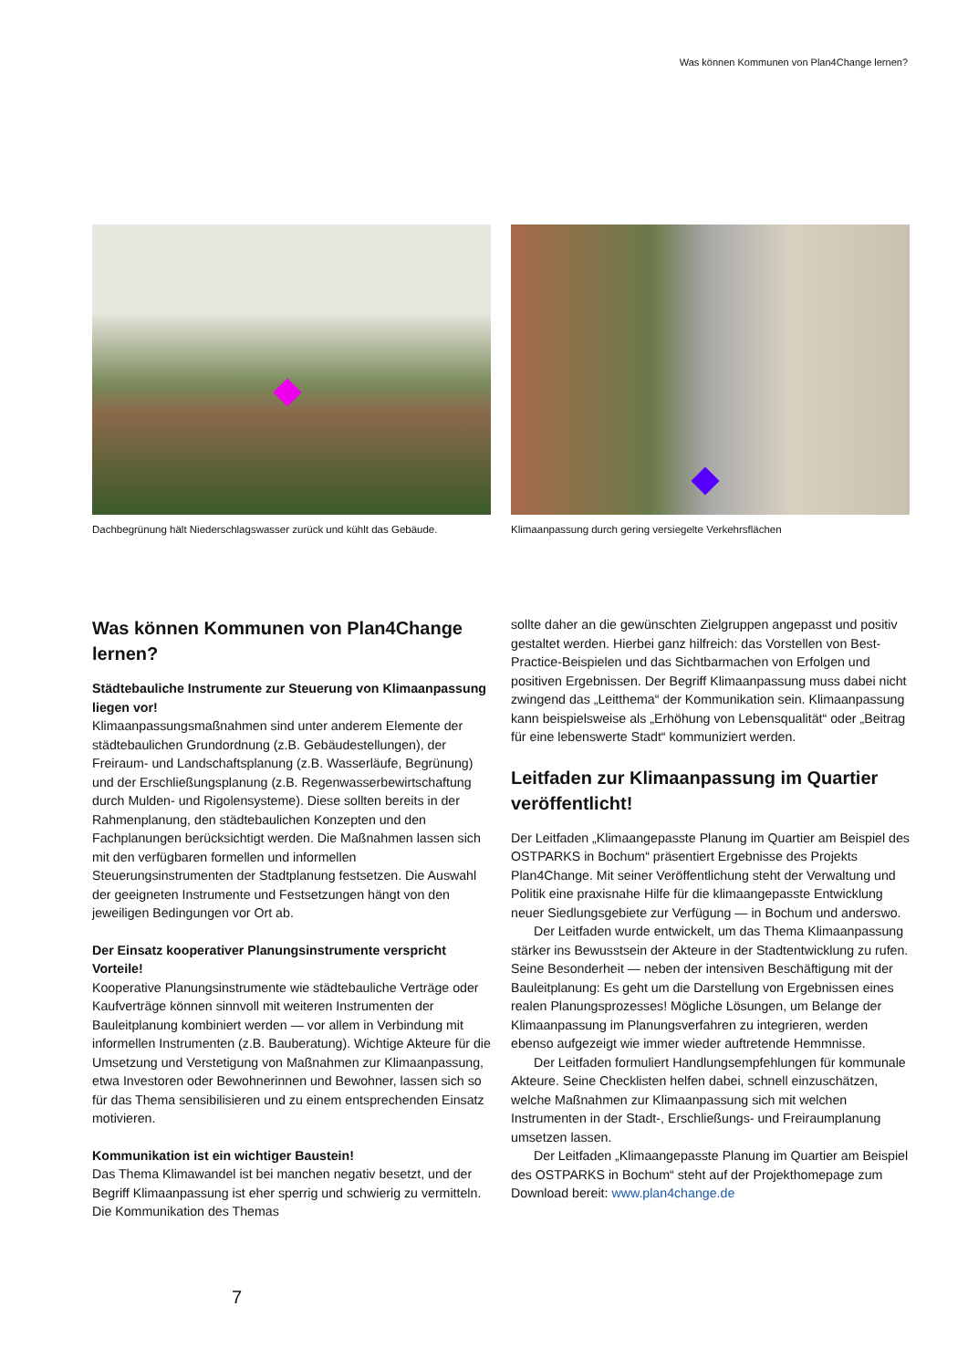Was können Kommunen von Plan4Change lernen?
Dachbegrünung hält Niederschlagswasser zurück und kühlt das Gebäude.
Klimaanpassung durch gering versiegelte Verkehrsflächen
Was können Kommunen von Plan4Change lernen?
Städtebauliche Instrumente zur Steuerung von Klimaanpassung liegen vor!
Klimaanpassungsmaßnahmen sind unter anderem Elemente der städtebaulichen Grundordnung (z.B. Gebäudestellungen), der Freiraum- und Landschaftsplanung (z.B. Wasserläufe, Begrünung) und der Erschließungsplanung (z.B. Regenwasserbewirtschaftung durch Mulden- und Rigolensysteme). Diese sollten bereits in der Rahmenplanung, den städtebaulichen Konzepten und den Fachplanungen berücksichtigt werden. Die Maßnahmen lassen sich mit den verfügbaren formellen und informellen Steuerungsinstrumenten der Stadtplanung festsetzen. Die Auswahl der geeigneten Instrumente und Festsetzungen hängt von den jeweiligen Bedingungen vor Ort ab.
Der Einsatz kooperativer Planungsinstrumente verspricht Vorteile!
Kooperative Planungsinstrumente wie städtebauliche Verträge oder Kaufverträge können sinnvoll mit weiteren Instrumenten der Bauleitplanung kombiniert werden — vor allem in Verbindung mit informellen Instrumenten (z.B. Bauberatung). Wichtige Akteure für die Umsetzung und Verstetigung von Maßnahmen zur Klimaanpassung, etwa Investoren oder Bewohnerinnen und Bewohner, lassen sich so für das Thema sensibilisieren und zu einem entsprechenden Einsatz motivieren.
Kommunikation ist ein wichtiger Baustein!
Das Thema Klimawandel ist bei manchen negativ besetzt, und der Begriff Klimaanpassung ist eher sperrig und schwierig zu vermitteln. Die Kommunikation des Themas
sollte daher an die gewünschten Zielgruppen angepasst und positiv gestaltet werden. Hierbei ganz hilfreich: das Vorstellen von Best-Practice-Beispielen und das Sichtbarmachen von Erfolgen und positiven Ergebnissen. Der Begriff Klimaanpassung muss dabei nicht zwingend das „Leitthema“ der Kommunikation sein. Klimaanpassung kann beispielsweise als „Erhöhung von Lebensqualität“ oder „Beitrag für eine lebenswerte Stadt“ kommuniziert werden.
Leitfaden zur Klimaanpassung im Quartier veröffentlicht!
Der Leitfaden „Klimaangepasste Planung im Quartier am Beispiel des OSTPARKS in Bochum“ präsentiert Ergebnisse des Projekts Plan4Change. Mit seiner Veröffentlichung steht der Verwaltung und Politik eine praxisnahe Hilfe für die klimaangepasste Entwicklung neuer Siedlungsgebiete zur Verfügung — in Bochum und anderswo.
Der Leitfaden wurde entwickelt, um das Thema Klimaanpassung stärker ins Bewusstsein der Akteure in der Stadtentwicklung zu rufen. Seine Besonderheit — neben der intensiven Beschäftigung mit der Bauleitplanung: Es geht um die Darstellung von Ergebnissen eines realen Planungsprozesses! Mögliche Lösungen, um Belange der Klimaanpassung im Planungsverfahren zu integrieren, werden ebenso aufgezeigt wie immer wieder auftretende Hemmnisse.
Der Leitfaden formuliert Handlungsempfehlungen für kommunale Akteure. Seine Checklisten helfen dabei, schnell einzuschätzen, welche Maßnahmen zur Klimaanpassung sich mit welchen Instrumenten in der Stadt-, Erschließungs- und Freiraumplanung umsetzen lassen.
Der Leitfaden „Klimaangepasste Planung im Quartier am Beispiel des OSTPARKS in Bochum“ steht auf der Projekthomepage zum Download bereit: www.plan4change.de
7